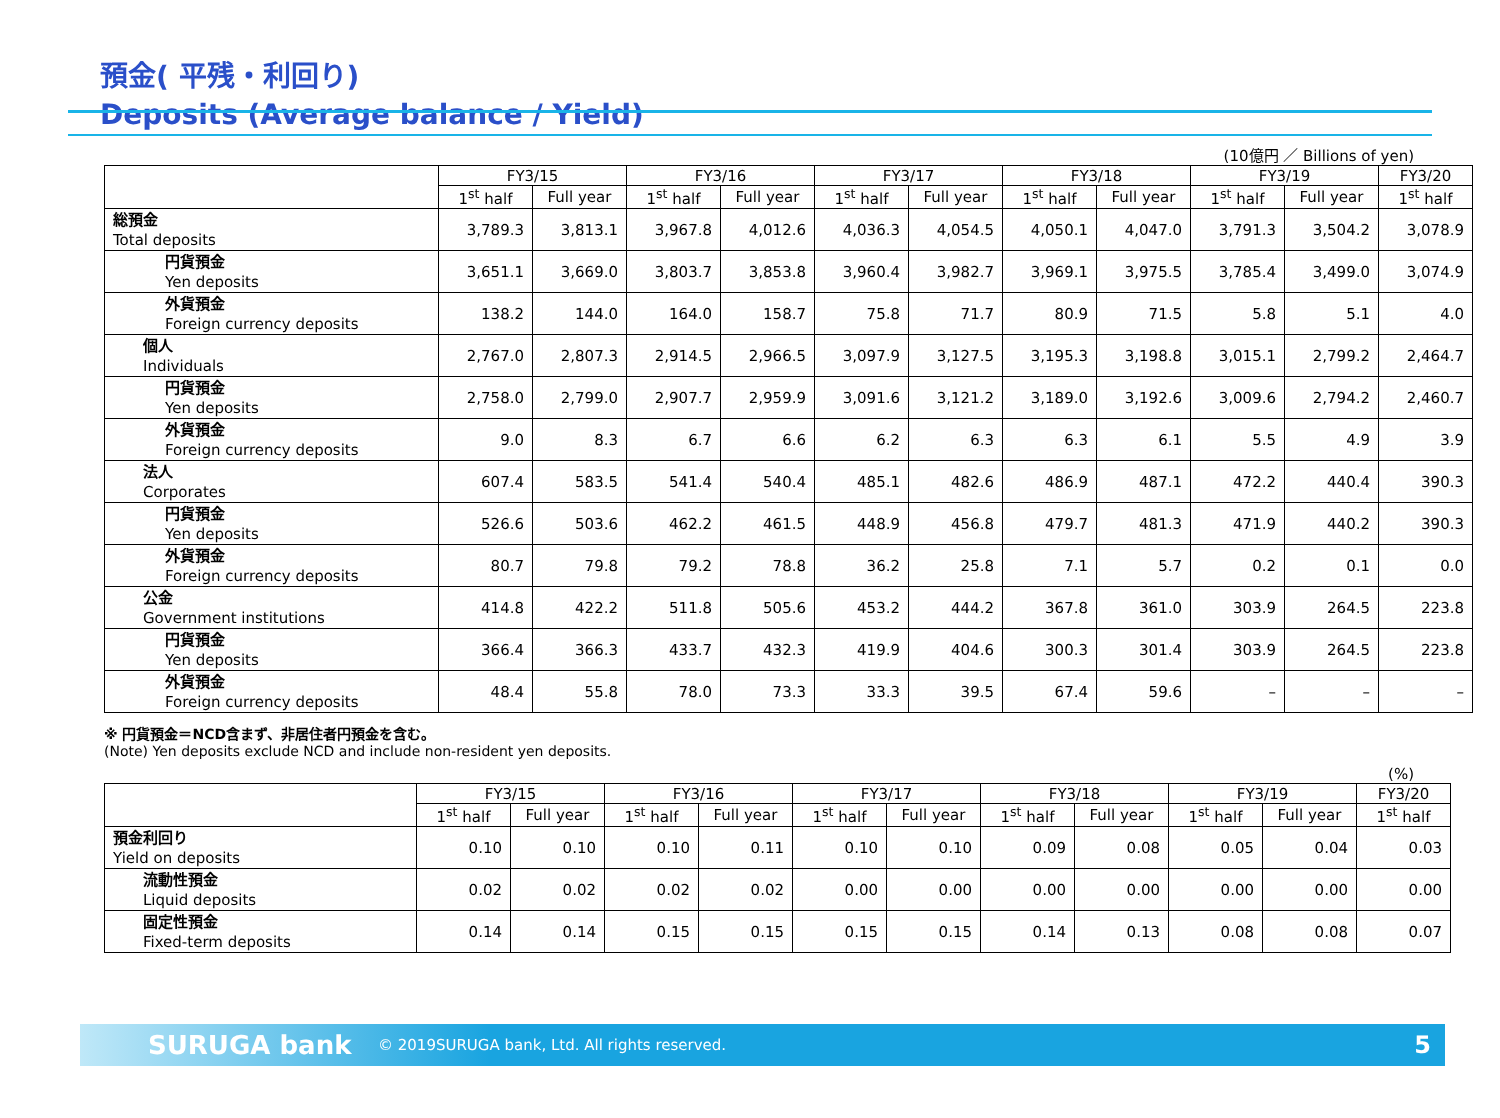預金( 平残・利回り)
Deposits (Average balance / Yield)
(10億円 ／ Billions of yen)
| | FY3/15 | | FY3/16 | | FY3/17 | | FY3/18 | | FY3/19 | | FY3/20 |
| --- | --- | --- | --- | --- | --- | --- | --- | --- | --- | --- | --- |
| | 1<sup>st</sup> half | Full year | 1<sup>st</sup> half | Full year | 1<sup>st</sup> half | Full year | 1<sup>st</sup> half | Full year | 1<sup>st</sup> half | Full year | 1<sup>st</sup> half |
| 総預金 Total deposits | 3,789.3 | 3,813.1 | 3,967.8 | 4,012.6 | 4,036.3 | 4,054.5 | 4,050.1 | 4,047.0 | 3,791.3 | 3,504.2 | 3,078.9 |
| 円貨預金 Yen deposits | 3,651.1 | 3,669.0 | 3,803.7 | 3,853.8 | 3,960.4 | 3,982.7 | 3,969.1 | 3,975.5 | 3,785.4 | 3,499.0 | 3,074.9 |
| 外貨預金 Foreign currency deposits | 138.2 | 144.0 | 164.0 | 158.7 | 75.8 | 71.7 | 80.9 | 71.5 | 5.8 | 5.1 | 4.0 |
| 個人 Individuals | 2,767.0 | 2,807.3 | 2,914.5 | 2,966.5 | 3,097.9 | 3,127.5 | 3,195.3 | 3,198.8 | 3,015.1 | 2,799.2 | 2,464.7 |
| 円貨預金 Yen deposits | 2,758.0 | 2,799.0 | 2,907.7 | 2,959.9 | 3,091.6 | 3,121.2 | 3,189.0 | 3,192.6 | 3,009.6 | 2,794.2 | 2,460.7 |
| 外貨預金 Foreign currency deposits | 9.0 | 8.3 | 6.7 | 6.6 | 6.2 | 6.3 | 6.3 | 6.1 | 5.5 | 4.9 | 3.9 |
| 法人 Corporates | 607.4 | 583.5 | 541.4 | 540.4 | 485.1 | 482.6 | 486.9 | 487.1 | 472.2 | 440.4 | 390.3 |
| 円貨預金 Yen deposits | 526.6 | 503.6 | 462.2 | 461.5 | 448.9 | 456.8 | 479.7 | 481.3 | 471.9 | 440.2 | 390.3 |
| 外貨預金 Foreign currency deposits | 80.7 | 79.8 | 79.2 | 78.8 | 36.2 | 25.8 | 7.1 | 5.7 | 0.2 | 0.1 | 0.0 |
| 公金 Government institutions | 414.8 | 422.2 | 511.8 | 505.6 | 453.2 | 444.2 | 367.8 | 361.0 | 303.9 | 264.5 | 223.8 |
| 円貨預金 Yen deposits | 366.4 | 366.3 | 433.7 | 432.3 | 419.9 | 404.6 | 300.3 | 301.4 | 303.9 | 264.5 | 223.8 |
| 外貨預金 Foreign currency deposits | 48.4 | 55.8 | 78.0 | 73.3 | 33.3 | 39.5 | 67.4 | 59.6 | – | – | – |
※ 円貨預金＝NCD含まず、非居住者円預金を含む。
(Note) Yen deposits exclude NCD and include non-resident yen deposits.
(%)
| | FY3/15 | | FY3/16 | | FY3/17 | | FY3/18 | | FY3/19 | | FY3/20 |
| --- | --- | --- | --- | --- | --- | --- | --- | --- | --- | --- | --- |
| | 1<sup>st</sup> half | Full year | 1<sup>st</sup> half | Full year | 1<sup>st</sup> half | Full year | 1<sup>st</sup> half | Full year | 1<sup>st</sup> half | Full year | 1<sup>st</sup> half |
| 預金利回り Yield on deposits | 0.10 | 0.10 | 0.10 | 0.11 | 0.10 | 0.10 | 0.09 | 0.08 | 0.05 | 0.04 | 0.03 |
| 流動性預金 Liquid deposits | 0.02 | 0.02 | 0.02 | 0.02 | 0.00 | 0.00 | 0.00 | 0.00 | 0.00 | 0.00 | 0.00 |
| 固定性預金 Fixed-term deposits | 0.14 | 0.14 | 0.15 | 0.15 | 0.15 | 0.15 | 0.14 | 0.13 | 0.08 | 0.08 | 0.07 |
SURUGA bank © 2019SURUGA bank, Ltd. All rights reserved. 5